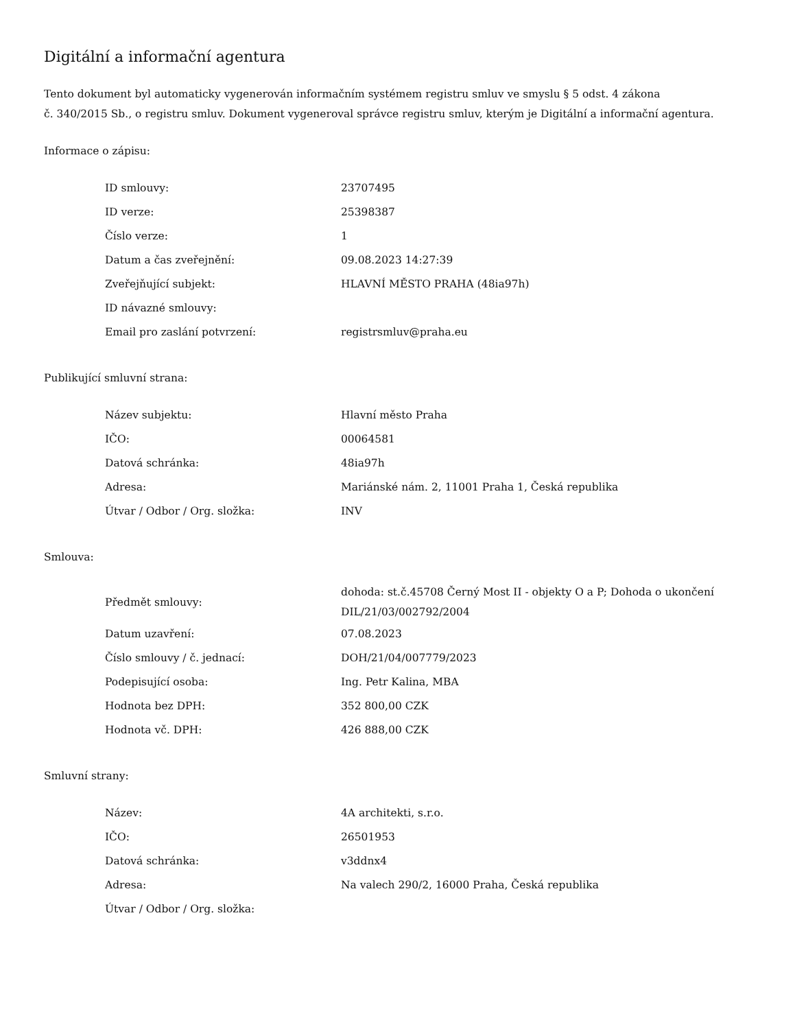Digitální a informační agentura
Tento dokument byl automaticky vygenerován informačním systémem registru smluv ve smyslu § 5 odst. 4 zákona
č. 340/2015 Sb., o registru smluv. Dokument vygeneroval správce registru smluv, kterým je Digitální a informační agentura.
Informace o zápisu:
| ID smlouvy: | 23707495 |
| ID verze: | 25398387 |
| Číslo verze: | 1 |
| Datum a čas zveřejnění: | 09.08.2023 14:27:39 |
| Zveřejňující subjekt: | HLAVNÍ MĚSTO PRAHA (48ia97h) |
| ID návazné smlouvy: | |
| Email pro zaslání potvrzení: | registrsmluv@praha.eu |
Publikující smluvní strana:
| Název subjektu: | Hlavní město Praha |
| IČO: | 00064581 |
| Datová schránka: | 48ia97h |
| Adresa: | Mariánské nám. 2, 11001 Praha 1, Česká republika |
| Útvar / Odbor / Org. složka: | INV |
Smlouva:
| Předmět smlouvy: | dohoda: st.č.45708 Černý Most II - objekty O a P; Dohoda o ukončení DIL/21/03/002792/2004 |
| Datum uzavření: | 07.08.2023 |
| Číslo smlouvy / č. jednací: | DOH/21/04/007779/2023 |
| Podepisující osoba: | Ing. Petr Kalina, MBA |
| Hodnota bez DPH: | 352 800,00 CZK |
| Hodnota vč. DPH: | 426 888,00 CZK |
Smluvní strany:
| Název: | 4A architekti, s.r.o. |
| IČO: | 26501953 |
| Datová schránka: | v3ddnx4 |
| Adresa: | Na valech 290/2, 16000 Praha, Česká republika |
| Útvar / Odbor / Org. složka: | |